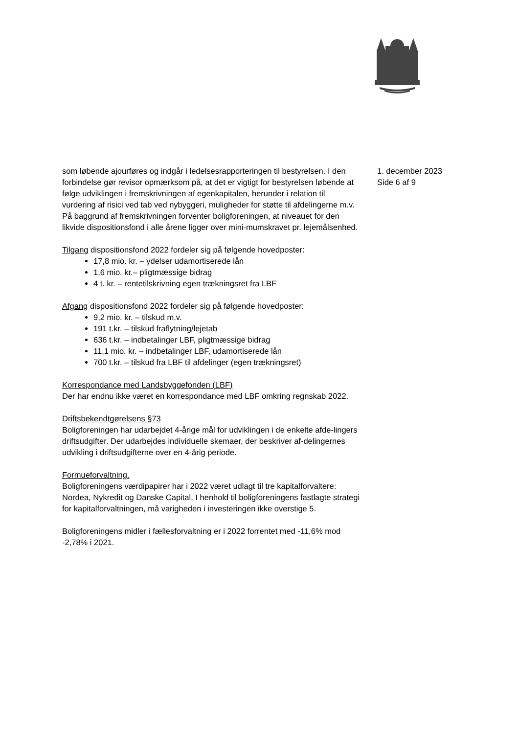som løbende ajourføres og indgår i ledelsesrapporteringen til bestyrelsen. I den forbindelse gør revisor opmærksom på, at det er vigtigt for bestyrelsen løbende at følge udviklingen i fremskrivningen af egenkapitalen, herunder i relation til vurdering af risici ved tab ved nybyggeri, muligheder for støtte til afdelingerne m.v. På baggrund af fremskrivningen forventer boligforeningen, at niveauet for den likvide dispositionsfond i alle årene ligger over mini-mumskravet pr. lejemålsenhed.
Tilgang dispositionsfond 2022 fordeler sig på følgende hovedposter:
17,8 mio. kr. – ydelser udamortiserede lån
1,6 mio. kr.– pligtmæssige bidrag
4 t. kr. – rentetilskrivning egen trækningsret fra LBF
Afgang dispositionsfond 2022 fordeler sig på følgende hovedposter:
9,2 mio. kr. – tilskud m.v.
191 t.kr. – tilskud fraflytning/lejetab
636 t.kr. – indbetalinger LBF, pligtmæssige bidrag
11,1 mio. kr. – indbetalinger LBF, udamortiserede lån
700 t.kr. – tilskud fra LBF til afdelinger (egen trækningsret)
Korrespondance med Landsbyggefonden (LBF)
Der har endnu ikke været en korrespondance med LBF omkring regnskab 2022.
Driftsbekendtgørelsens §73
Boligforeningen har udarbejdet 4-årige mål for udviklingen i de enkelte afde-lingers driftsudgifter. Der udarbejdes individuelle skemaer, der beskriver af-delingernes udvikling i driftsudgifterne over en 4-årig periode.
Formueforvaltning.
Boligforeningens værdipapirer har i 2022 været udlagt til tre kapitalforvaltere: Nordea, Nykredit og Danske Capital. I henhold til boligforeningens fastlagte strategi for kapitalforvaltningen, må varigheden i investeringen ikke overstige 5.
Boligforeningens midler i fællesforvaltning er i 2022 forrentet med -11,6% mod -2,78% i 2021.
1. december 2023
Side 6 af 9